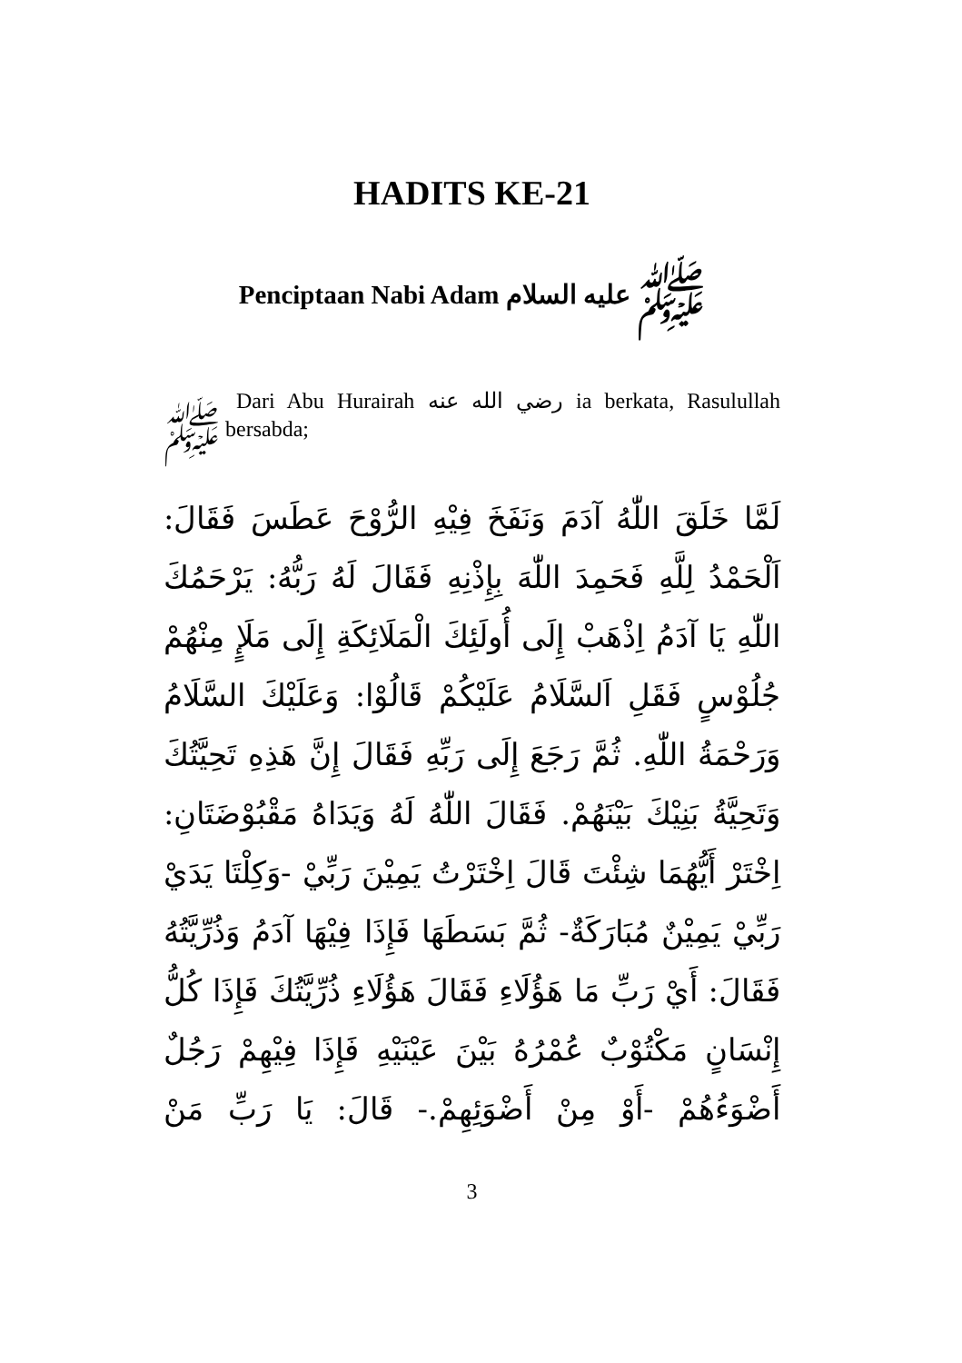HADITS KE-21
Penciptaan Nabi Adam ﷺ عليه السلام
Dari Abu Hurairah رضي الله عنه ia berkata, Rasulullah ﷺ bersabda;
لَمَّا خَلَقَ اللّٰهُ آدَمَ وَنَفَخَ فِيْهِ الرُّوْحَ عَطَسَ فَقَالَ: اَلْحَمْدُ لِلَّهِ فَحَمِدَ اللّٰهَ بِإِذْنِهِ فَقَالَ لَهُ رَبُّهُ: يَرْحَمُكَ اللّٰهِ يَا آدَمُ اِذْهَبْ إِلَى أُولَئِكَ الْمَلَائِكَةِ إِلَى مَلَإٍ مِنْهُمْ جُلُوْسٍ فَقَلِ اَلسَّلَامُ عَلَيْكُمْ قَالُوْا: وَعَلَيْكَ السَّلَامُ وَرَحْمَةُ اللّٰهِ. ثُمَّ رَجَعَ إِلَى رَبِّهِ فَقَالَ إِنَّ هَذِهِ تَحِيَّتُكَ وَتَحِيَّةُ بَنِيْكَ بَيْنَهُمْ. فَقَالَ اللّٰهُ لَهُ وَيَدَاهُ مَقْبُوْضَتَانِ: اِخْتَرْ أَيُّهُمَا شِئْتَ قَالَ اِخْتَرْتُ يَمِيْنَ رَبِّيْ -وَكِلْتَا يَدَيْ رَبِّيْ يَمِيْنٌ مُبَارَكَةٌ- ثُمَّ بَسَطَهَا فَإِذَا فِيْهَا آدَمُ وَذُرِّيَّتُهُ فَقَالَ: أَيْ رَبِّ مَا هَؤُلَاءِ فَقَالَ هَؤُلَاءِ ذُرِّيَّتُكَ فَإِذَا كُلُّ إِنْسَانٍ مَكْتُوْبٌ عُمْرُهُ بَيْنَ عَيْنَيْهِ فَإِذَا فِيْهِمْ رَجُلٌ أَضْوَءُهُمْ -أَوْ مِنْ أَضْوَئِهِمْ.- قَالَ: يَا رَبِّ مَنْ
3